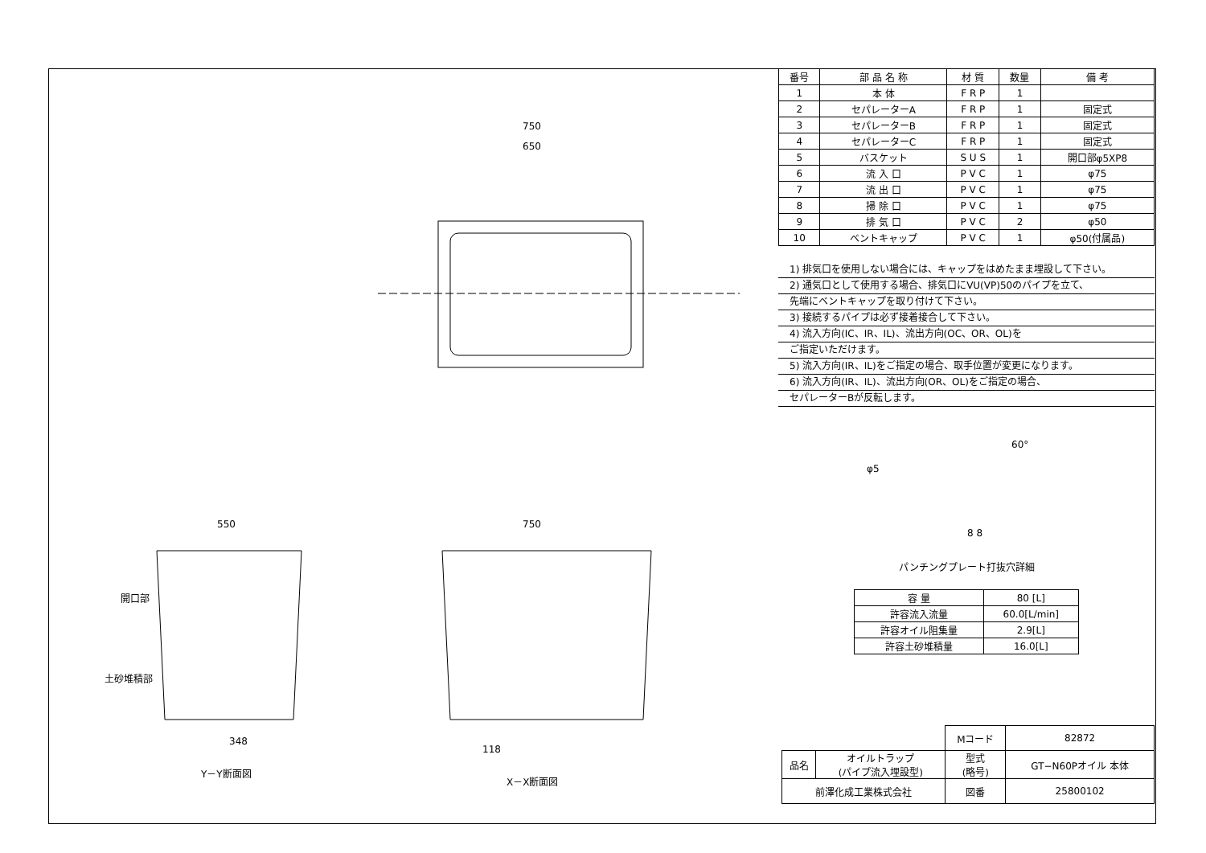750
650
550 750
開口部
土砂堆積部
348
118
Y－Y断面図
X－X断面図
| 番号 | 部 品 名 称 | 材 質 | 数量 | 備 考 |
| --- | --- | --- | --- | --- |
| 1 | 本 体 | F R P | 1 | |
| 2 | セパレーターA | F R P | 1 | 固定式 |
| 3 | セパレーターB | F R P | 1 | 固定式 |
| 4 | セパレーターC | F R P | 1 | 固定式 |
| 5 | バスケット | S U S | 1 | 開口部φ5XP8 |
| 6 | 流 入 口 | P V C | 1 | φ75 |
| 7 | 流 出 口 | P V C | 1 | φ75 |
| 8 | 掃 除 口 | P V C | 1 | φ75 |
| 9 | 排 気 口 | P V C | 2 | φ50 |
| 10 | ベントキャップ | P V C | 1 | φ50(付属品) |
1) 排気口を使用しない場合には、キャップをはめたまま埋設して下さい。
2) 通気口として使用する場合、排気口にVU(VP)50のパイプを立て、
先端にベントキャップを取り付けて下さい。
3) 接続するパイプは必ず接着接合して下さい。
4) 流入方向(IC、IR、IL)、流出方向(OC、OR、OL)を
ご指定いただけます。
5) 流入方向(IR、IL)をご指定の場合、取手位置が変更になります。
6) 流入方向(IR、IL)、流出方向(OR、OL)をご指定の場合、
セパレーターBが反転します。
φ5
60°
8 8
パンチングプレート打抜穴詳細
| 容 量 | 80 [L] |
| 許容流入流量 | 60.0[L/min] |
| 許容オイル阻集量 | 2.9[L] |
| 許容土砂堆積量 | 16.0[L] |
| | | Mコード | 82872 |
| 品名 | オイルトラップ (パイプ流入埋設型) | 型式 (略号) | GT−N60Pオイル 本体 |
| 前澤化成工業株式会社 | | 図番 | 25800102 |